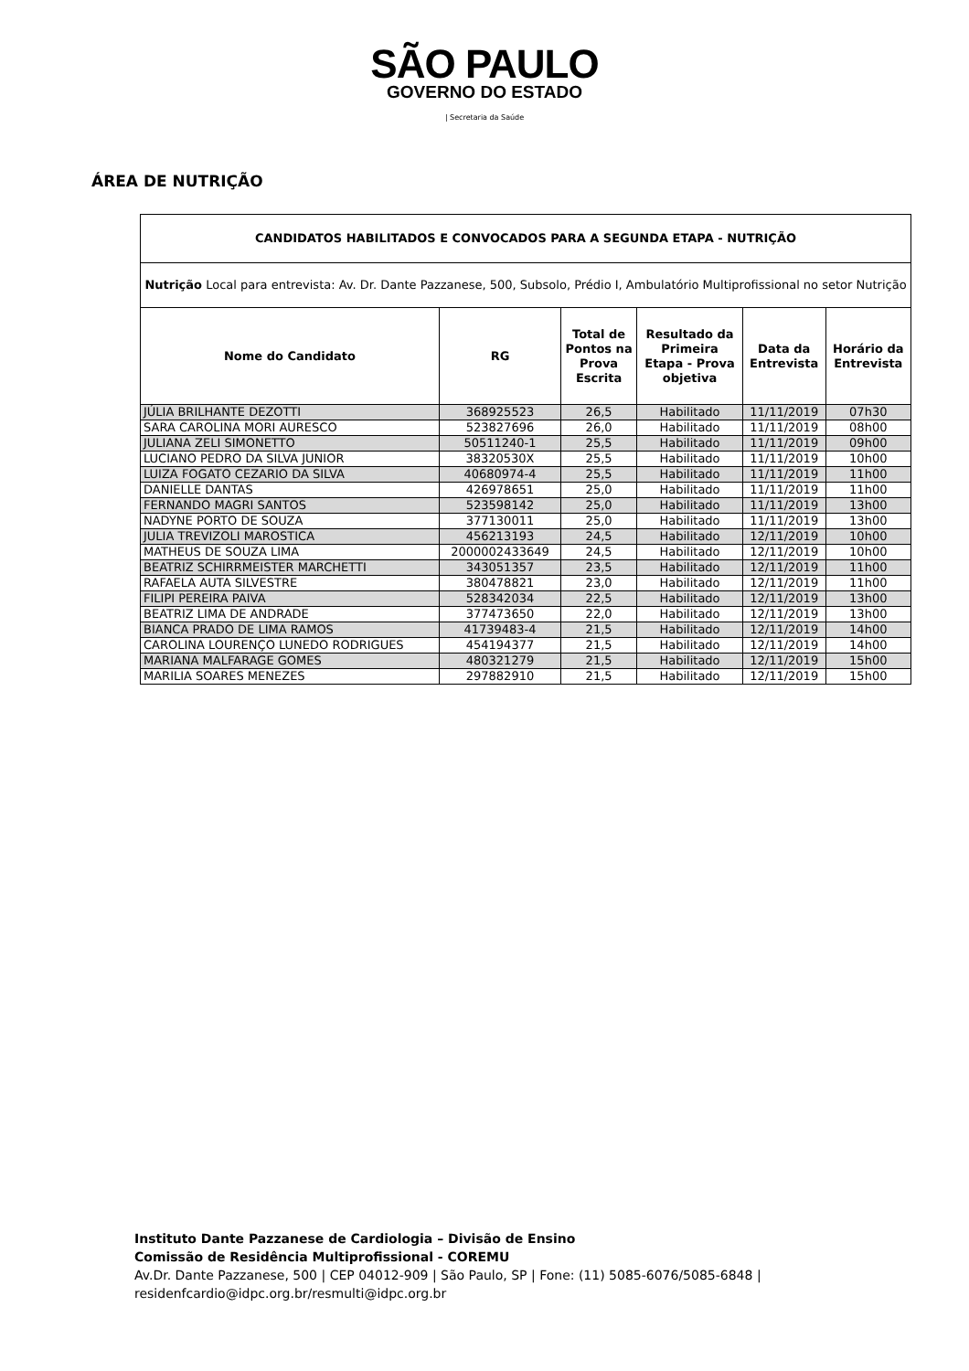SÃO PAULO
GOVERNO DO ESTADO
| Secretaria da Saúde
ÁREA DE NUTRIÇÃO
| CANDIDATOS HABILITADOS E CONVOCADOS PARA A SEGUNDA ETAPA - NUTRIÇÃO | | | | | |
| --- | --- | --- | --- | --- | --- |
| Nutrição Local para entrevista: Av. Dr. Dante Pazzanese, 500, Subsolo, Prédio I, Ambulatório Multiprofissional no setor Nutrição | | | | | |
| Nome do Candidato | RG | Total de Pontos na Prova Escrita | Resultado da Primeira Etapa - Prova objetiva | Data da Entrevista | Horário da Entrevista |
| JÚLIA BRILHANTE DEZOTTI | 368925523 | 26,5 | Habilitado | 11/11/2019 | 07h30 |
| SARA CAROLINA MORI AURESCO | 523827696 | 26,0 | Habilitado | 11/11/2019 | 08h00 |
| JULIANA ZELI SIMONETTO | 50511240-1 | 25,5 | Habilitado | 11/11/2019 | 09h00 |
| LUCIANO PEDRO DA SILVA JUNIOR | 38320530X | 25,5 | Habilitado | 11/11/2019 | 10h00 |
| LUIZA FOGATO CEZARIO DA SILVA | 40680974-4 | 25,5 | Habilitado | 11/11/2019 | 11h00 |
| DANIELLE DANTAS | 426978651 | 25,0 | Habilitado | 11/11/2019 | 11h00 |
| FERNANDO MAGRI SANTOS | 523598142 | 25,0 | Habilitado | 11/11/2019 | 13h00 |
| NADYNE PORTO DE SOUZA | 377130011 | 25,0 | Habilitado | 11/11/2019 | 13h00 |
| JULIA TREVIZOLI MAROSTICA | 456213193 | 24,5 | Habilitado | 12/11/2019 | 10h00 |
| MATHEUS DE SOUZA LIMA | 2000002433649 | 24,5 | Habilitado | 12/11/2019 | 10h00 |
| BEATRIZ SCHIRRMEISTER MARCHETTI | 343051357 | 23,5 | Habilitado | 12/11/2019 | 11h00 |
| RAFAELA AUTA SILVESTRE | 380478821 | 23,0 | Habilitado | 12/11/2019 | 11h00 |
| FILIPI PEREIRA PAIVA | 528342034 | 22,5 | Habilitado | 12/11/2019 | 13h00 |
| BEATRIZ LIMA DE ANDRADE | 377473650 | 22,0 | Habilitado | 12/11/2019 | 13h00 |
| BIANCA PRADO DE LIMA RAMOS | 41739483-4 | 21,5 | Habilitado | 12/11/2019 | 14h00 |
| CAROLINA LOURENÇO LUNEDO RODRIGUES | 454194377 | 21,5 | Habilitado | 12/11/2019 | 14h00 |
| MARIANA MALFARAGE GOMES | 480321279 | 21,5 | Habilitado | 12/11/2019 | 15h00 |
| MARILIA SOARES MENEZES | 297882910 | 21,5 | Habilitado | 12/11/2019 | 15h00 |
Instituto Dante Pazzanese de Cardiologia – Divisão de Ensino
Comissão de Residência Multiprofissional - COREMU
Av.Dr. Dante Pazzanese, 500 | CEP 04012-909 | São Paulo, SP | Fone: (11) 5085-6076/5085-6848 |
residenfcardio@idpc.org.br/resmulti@idpc.org.br